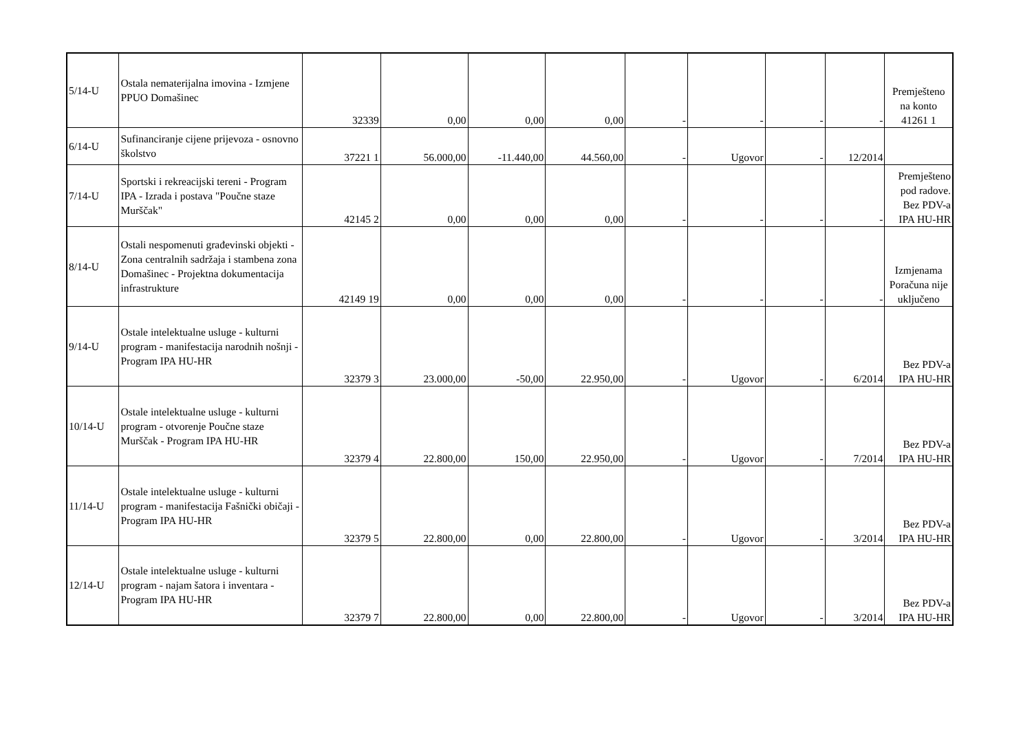| 5/14-U | Ostala nematerijalna imovina - Izmjene PPUO Domašinec | 32339 | 0,00 | 0,00 | 0,00 | - | - | - | - | Premješteno na konto 41261 1 |
| 6/14-U | Sufinanciranje cijene prijevoza - osnovno školstvo | 37221 1 | 56.000,00 | -11.440,00 | 44.560,00 | - | Ugovor | - | 12/2014 | |
| 7/14-U | Sportski i rekreacijski tereni - Program IPA - Izrada i postava "Poučne staze Murščak" | 42145 2 | 0,00 | 0,00 | 0,00 | - | - | - | - | Premješteno pod radove. Bez PDV-a IPA HU-HR |
| 8/14-U | Ostali nespomenuti građevinski objekti - Zona centralnih sadržaja i stambena zona Domašinec - Projektna dokumentacija infrastrukture | 42149 19 | 0,00 | 0,00 | 0,00 | - | - | - | - | Izmjenama Poračuna nije uključeno |
| 9/14-U | Ostale intelektualne usluge - kulturni program - manifestacija narodnih nošnji - Program IPA HU-HR | 32379 3 | 23.000,00 | -50,00 | 22.950,00 | - | Ugovor | - | 6/2014 | Bez PDV-a IPA HU-HR |
| 10/14-U | Ostale intelektualne usluge - kulturni program - otvorenje Poučne staze Murščak - Program IPA HU-HR | 32379 4 | 22.800,00 | 150,00 | 22.950,00 | - | Ugovor | - | 7/2014 | Bez PDV-a IPA HU-HR |
| 11/14-U | Ostale intelektualne usluge - kulturni program - manifestacija Fašnički običaji - Program IPA HU-HR | 32379 5 | 22.800,00 | 0,00 | 22.800,00 | - | Ugovor | - | 3/2014 | Bez PDV-a IPA HU-HR |
| 12/14-U | Ostale intelektualne usluge - kulturni program - najam šatora i inventara - Program IPA HU-HR | 32379 7 | 22.800,00 | 0,00 | 22.800,00 | - | Ugovor | - | 3/2014 | Bez PDV-a IPA HU-HR |